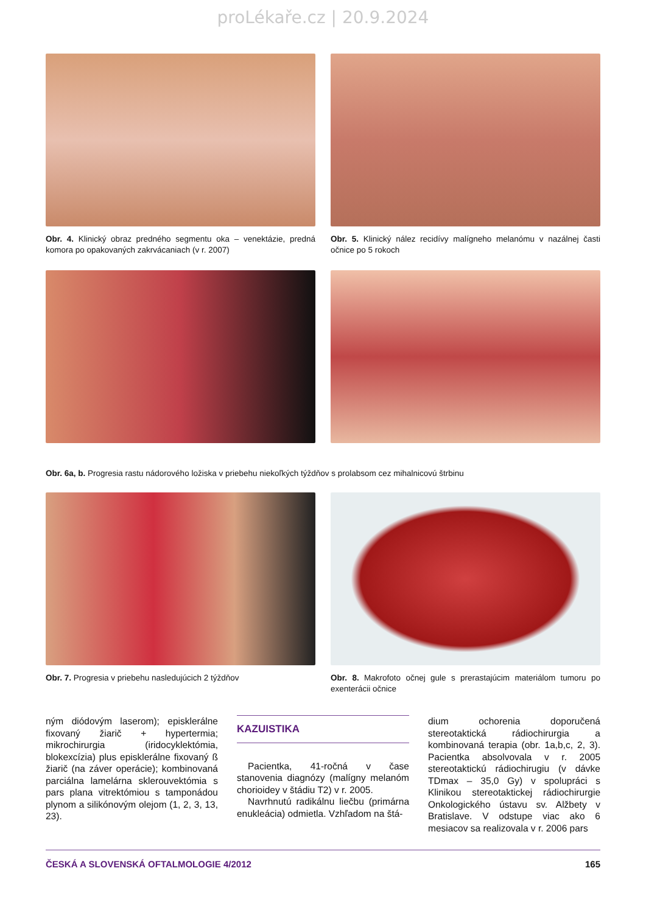proLékaře.cz | 20.9.2024
Obr. 4. Klinický obraz predného segmentu oka – venektázie, predná komora po opakovaných zakrvácaniach (v r. 2007)
Obr. 5. Klinický nález recidívy malígneho melanómu v nazálnej časti očnice po 5 rokoch
Obr. 6a, b. Progresia rastu nádorového ložiska v priebehu niekoľkých týždňov s prolabsom cez mihalnicovú štrbinu
Obr. 7. Progresia v priebehu nasledujúcich 2 týždňov
Obr. 8. Makrofoto očnej gule s prerastajúcim materiálom tumoru po exenterácii očnice
ným diódovým laserom); episklerálne fixovaný žiarič + hypertermia; mikrochirurgia (iridocyklektómia, blokexcízia) plus episklerálne fixovaný ß žiarič (na záver operácie); kombinovaná parciálna lamelárna sklerouvektómia s pars plana vitrektómiou s tamponádou plynom a silikónovým olejom (1, 2, 3, 13, 23).
KAZUISTIKA
Pacientka, 41-ročná v čase stanovenia diagnózy (malígny melanóm chorioidey v štádiu T2) v r. 2005.
Navrhnutú radikálnu liečbu (primárna enukleácia) odmietla. Vzhľadom na štá-
dium ochorenia doporučená stereotaktická rádiochirurgia a kombinovaná terapia (obr. 1a,b,c, 2, 3). Pacientka absolvovala v r. 2005 stereotaktickú rádiochirugiu (v dávke TDmax – 35,0 Gy) v spolupráci s Klinikou stereotaktickej rádiochirurgie Onkologického ústavu sv. Alžbety v Bratislave. V odstupe viac ako 6 mesiacov sa realizovala v r. 2006 pars
ČESKÁ A SLOVENSKÁ OFTALMOLOGIE 4/2012 165